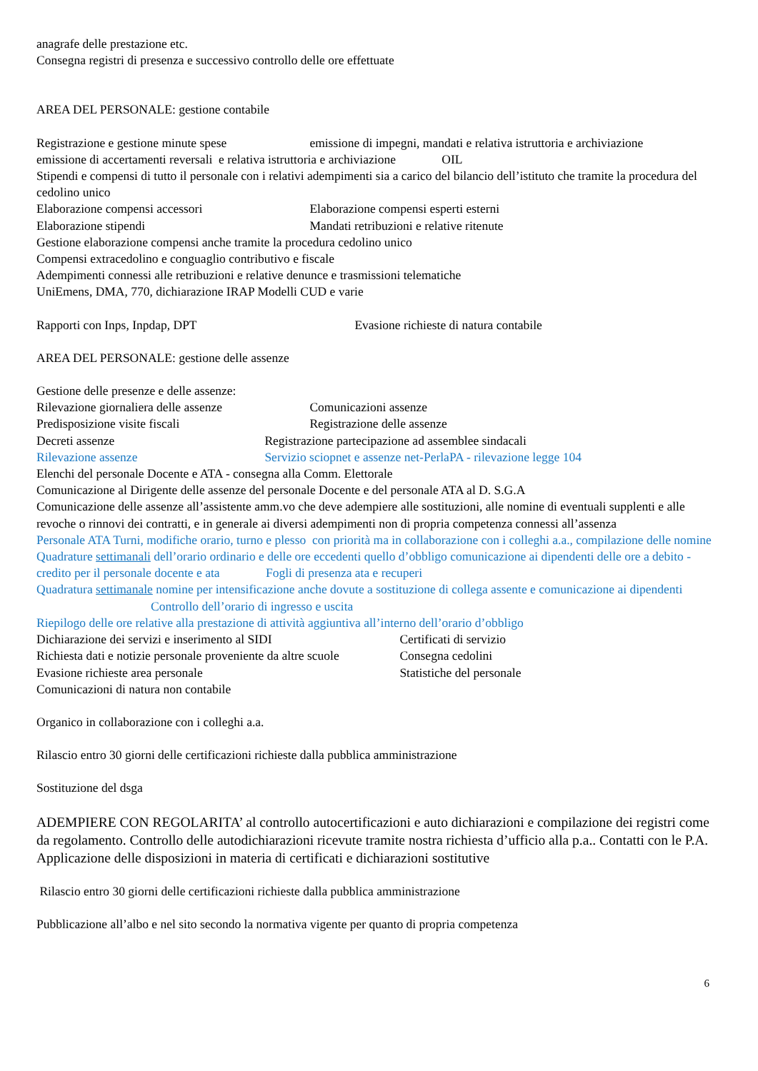anagrafe delle prestazione etc.
Consegna registri di presenza e successivo controllo delle ore effettuate
AREA DEL PERSONALE: gestione contabile
Registrazione e gestione minute spese emissione di impegni, mandati e relativa istruttoria e archiviazione
emissione di accertamenti reversali e relativa istruttoria e archiviazione OIL
Stipendi e compensi di tutto il personale con i relativi adempimenti sia a carico del bilancio dell’istituto che tramite la procedura del cedolino unico
Elaborazione compensi accessori Elaborazione compensi esperti esterni
Elaborazione stipendi Mandati retribuzioni e relative ritenute
Gestione elaborazione compensi anche tramite la procedura cedolino unico
Compensi extracedolino e conguaglio contributivo e fiscale
Adempimenti connessi alle retribuzioni e relative denunce e trasmissioni telematiche
UniEmens, DMA, 770, dichiarazione IRAP Modelli CUD e varie
Rapporti con Inps, Inpdap, DPT Evasione richieste di natura contabile
AREA DEL PERSONALE: gestione delle assenze
Gestione delle presenze e delle assenze:
Rilevazione giornaliera delle assenze Comunicazioni assenze
Predisposizione visite fiscali Registrazione delle assenze
Decreti assenze Registrazione partecipazione ad assemblee sindacali
Rilevazione assenze Servizio sciopnet e assenze net-PerlaPA - rilevazione legge 104
Elenchi del personale Docente e ATA - consegna alla Comm. Elettorale
Comunicazione al Dirigente delle assenze del personale Docente e del personale ATA al D. S.G.A
Comunicazione delle assenze all’assistente amm.vo che deve adempiere alle sostituzioni, alle nomine di eventuali supplenti e alle revoche o rinnovi dei contratti, e in generale ai diversi adempimenti non di propria competenza connessi all’assenza
Personale ATA Turni, modifiche orario, turno e plesso con priorità ma in collaborazione con i colleghi a.a., compilazione delle nomine
Quadrature settimanali dell’orario ordinario e delle ore eccedenti quello d’obbligo comunicazione ai dipendenti delle ore a debito - credito per il personale docente e ata Fogli di presenza ata e recuperi
Quadratura settimanale nomine per intensificazione anche dovute a sostituzione di collega assente e comunicazione ai dipendenti Controllo dell’orario di ingresso e uscita
Riepilogo delle ore relative alla prestazione di attività aggiuntiva all’interno dell’orario d’obbligo
Dichiarazione dei servizi e inserimento al SIDI Certificati di servizio
Richiesta dati e notizie personale proveniente da altre scuole Consegna cedolini
Evasione richieste area personale Statistiche del personale
Comunicazioni di natura non contabile
Organico in collaborazione con i colleghi a.a.
Rilascio entro 30 giorni delle certificazioni richieste dalla pubblica amministrazione
Sostituzione del dsga
ADEMPIERE CON REGOLARITA’ al controllo autocertificazioni e auto dichiarazioni e compilazione dei registri come da regolamento. Controllo delle autodichiarazioni ricevute tramite nostra richiesta d’ufficio alla p.a.. Contatti con le P.A. Applicazione delle disposizioni in materia di certificati e dichiarazioni sostitutive
Rilascio entro 30 giorni delle certificazioni richieste dalla pubblica amministrazione
Pubblicazione all’albo e nel sito secondo la normativa vigente per quanto di propria competenza
6